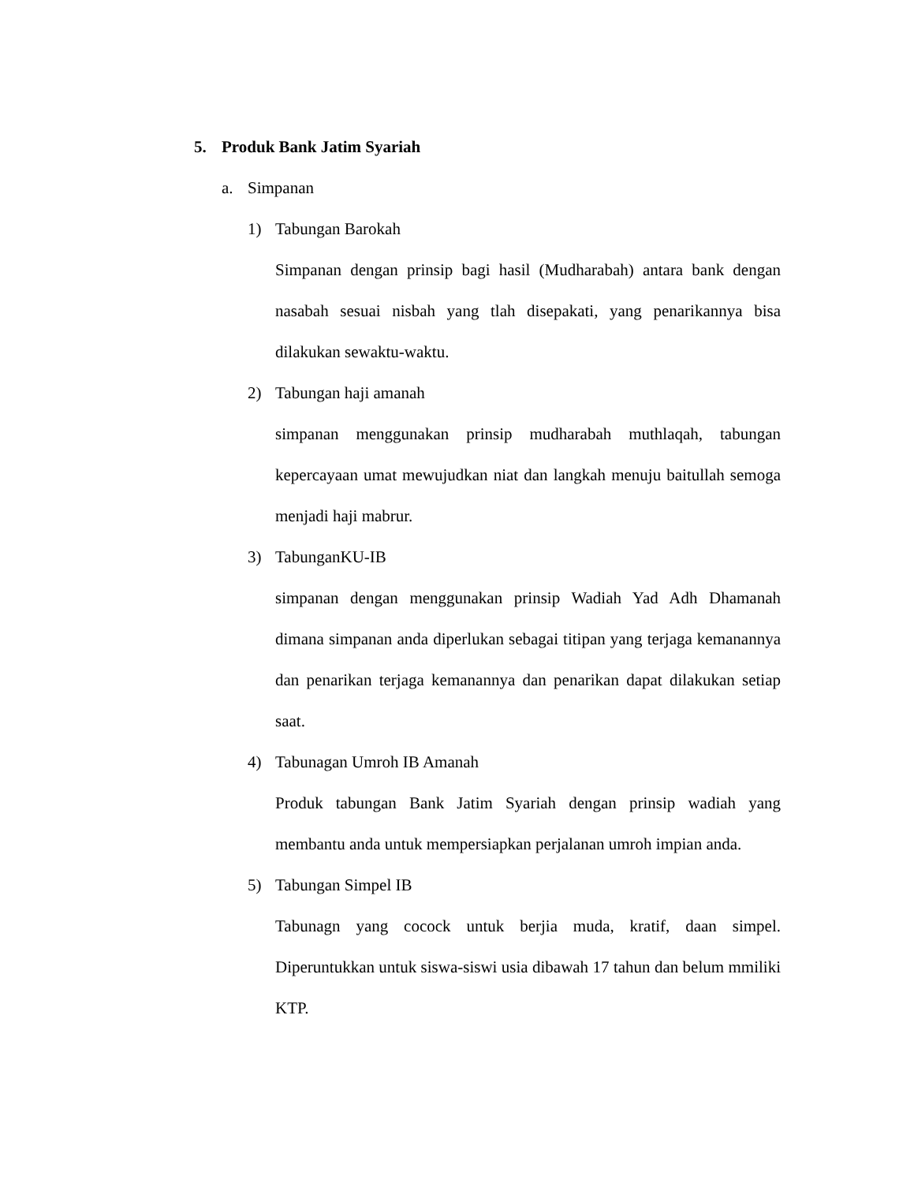5. Produk Bank Jatim Syariah
a. Simpanan
1) Tabungan Barokah
Simpanan dengan prinsip bagi hasil (Mudharabah) antara bank dengan nasabah sesuai nisbah yang tlah disepakati, yang penarikannya bisa dilakukan sewaktu-waktu.
2) Tabungan haji amanah
simpanan menggunakan prinsip mudharabah muthlaqah, tabungan kepercayaan umat mewujudkan niat dan langkah menuju baitullah semoga menjadi haji mabrur.
3) TabunganKU-IB
simpanan dengan menggunakan prinsip Wadiah Yad Adh Dhamanah dimana simpanan anda diperlukan sebagai titipan yang terjaga kemanannya dan penarikan terjaga kemanannya dan penarikan dapat dilakukan setiap saat.
4) Tabunagan Umroh IB Amanah
Produk tabungan Bank Jatim Syariah dengan prinsip wadiah yang membantu anda untuk mempersiapkan perjalanan umroh impian anda.
5) Tabungan Simpel IB
Tabunagn yang cocock untuk berjia muda, kratif, daan simpel. Diperuntukkan untuk siswa-siswi usia dibawah 17 tahun dan belum mmiliki KTP.